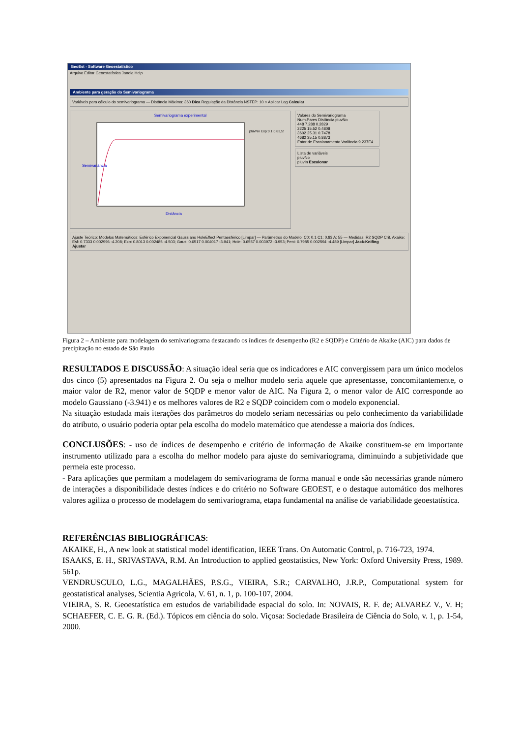GeoEst - Software Geoestatístico
Arquivo Editar Geoestatística Janela Help
Ambiente para geração do Semivariograma
Variáveis para cálculo do semivariograma — Distância Máxima: 360 Dica Regulação da Distância NSTEP: 10 ○ Aplicar Log Calcular
Semivariograma experimental
Semivariância
Distância
pluvNo Exp:0.1,0.83,55
Valores do Semivariograma
Num.Pares Distância pluvNo
448 7.288 0.2829
2225 15.52 0.4808
3602 25.31 0.7478
4682 35.15 0.8873
Fator de Escalonamento Variância 9.237E4
Lista de variáveis
pluvNo
pluvIn Escalonar
Ajuste Teórico: Modelos Matemáticos: Esférico Exponencial Gaussiano HoleEffect Pentaesférico [Limpar] — Parâmetros do Modelo: C0: 0.1 C1: 0.83 A: 55 — Medidas: R2 SQDP Crit. Akaike: Esf: 0.7333 0.002996 -4.208; Exp: 0.8013 0.002485 -4.503; Gaus: 0.6517 0.004017 -3.941; Hole: 0.6557 0.003972 -3.953; Pent: 0.7985 0.002594 -4.489 [Limpar] Jack-Knifing
Ajustar
Figura 2 – Ambiente para modelagem do semivariograma destacando os índices de desempenho (R2 e SQDP) e Critério de Akaike (AIC) para dados de precipitação no estado de São Paulo
RESULTADOS E DISCUSSÃO: A situação ideal seria que os indicadores e AIC convergissem para um único modelos dos cinco (5) apresentados na Figura 2. Ou seja o melhor modelo seria aquele que apresentasse, concomitantemente, o maior valor de R2, menor valor de SQDP e menor valor de AIC. Na Figura 2, o menor valor de AIC corresponde ao modelo Gaussiano (-3.941) e os melhores valores de R2 e SQDP coincidem com o modelo exponencial.
Na situação estudada mais iterações dos parâmetros do modelo seriam necessárias ou pelo conhecimento da variabilidade do atributo, o usuário poderia optar pela escolha do modelo matemático que atendesse a maioria dos índices.
CONCLUSÕES: - uso de índices de desempenho e critério de informação de Akaike constituem-se em importante instrumento utilizado para a escolha do melhor modelo para ajuste do semivariograma, diminuindo a subjetividade que permeia este processo.
- Para aplicações que permitam a modelagem do semivariograma de forma manual e onde são necessárias grande número de interações a disponibilidade destes índices e do critério no Software GEOEST, e o destaque automático dos melhores valores agiliza o processo de modelagem do semivariograma, etapa fundamental na análise de variabilidade geoestatística.
REFERÊNCIAS BIBLIOGRÁFICAS:
AKAIKE, H., A new look at statistical model identification, IEEE Trans. On Automatic Control, p. 716-723, 1974.
ISAAKS, E. H., SRIVASTAVA, R.M. An Introduction to applied geostatistics, New York: Oxford University Press, 1989. 561p.
VENDRUSCULO, L.G., MAGALHÃES, P.S.G., VIEIRA, S.R.; CARVALHO, J.R.P., Computational system for geostatistical analyses, Scientia Agricola, V. 61, n. 1, p. 100-107, 2004.
VIEIRA, S. R. Geoestatística em estudos de variabilidade espacial do solo. In: NOVAIS, R. F. de; ALVAREZ V., V. H; SCHAEFER, C. E. G. R. (Ed.). Tópicos em ciência do solo. Viçosa: Sociedade Brasileira de Ciência do Solo, v. 1, p. 1-54, 2000.